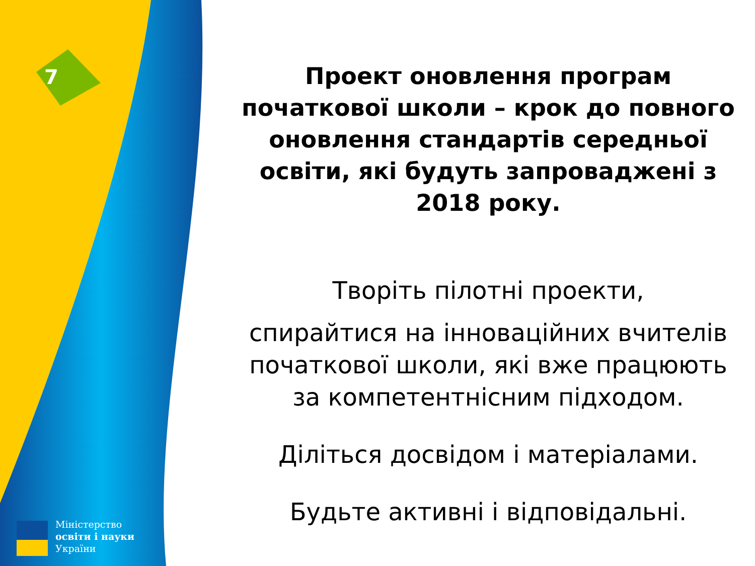7
Міністерство
освіти і науки
України
Проект оновлення програм початкової школи – крок до повного оновлення стандартів середньої освіти, які будуть запроваджені з 2018 року.
Творіть пілотні проекти,
спирайтися на інноваційних вчителів початкової школи, які вже працюють за компетентнісним підходом.
Діліться досвідом і матеріалами.
Будьте активні і відповідальні.